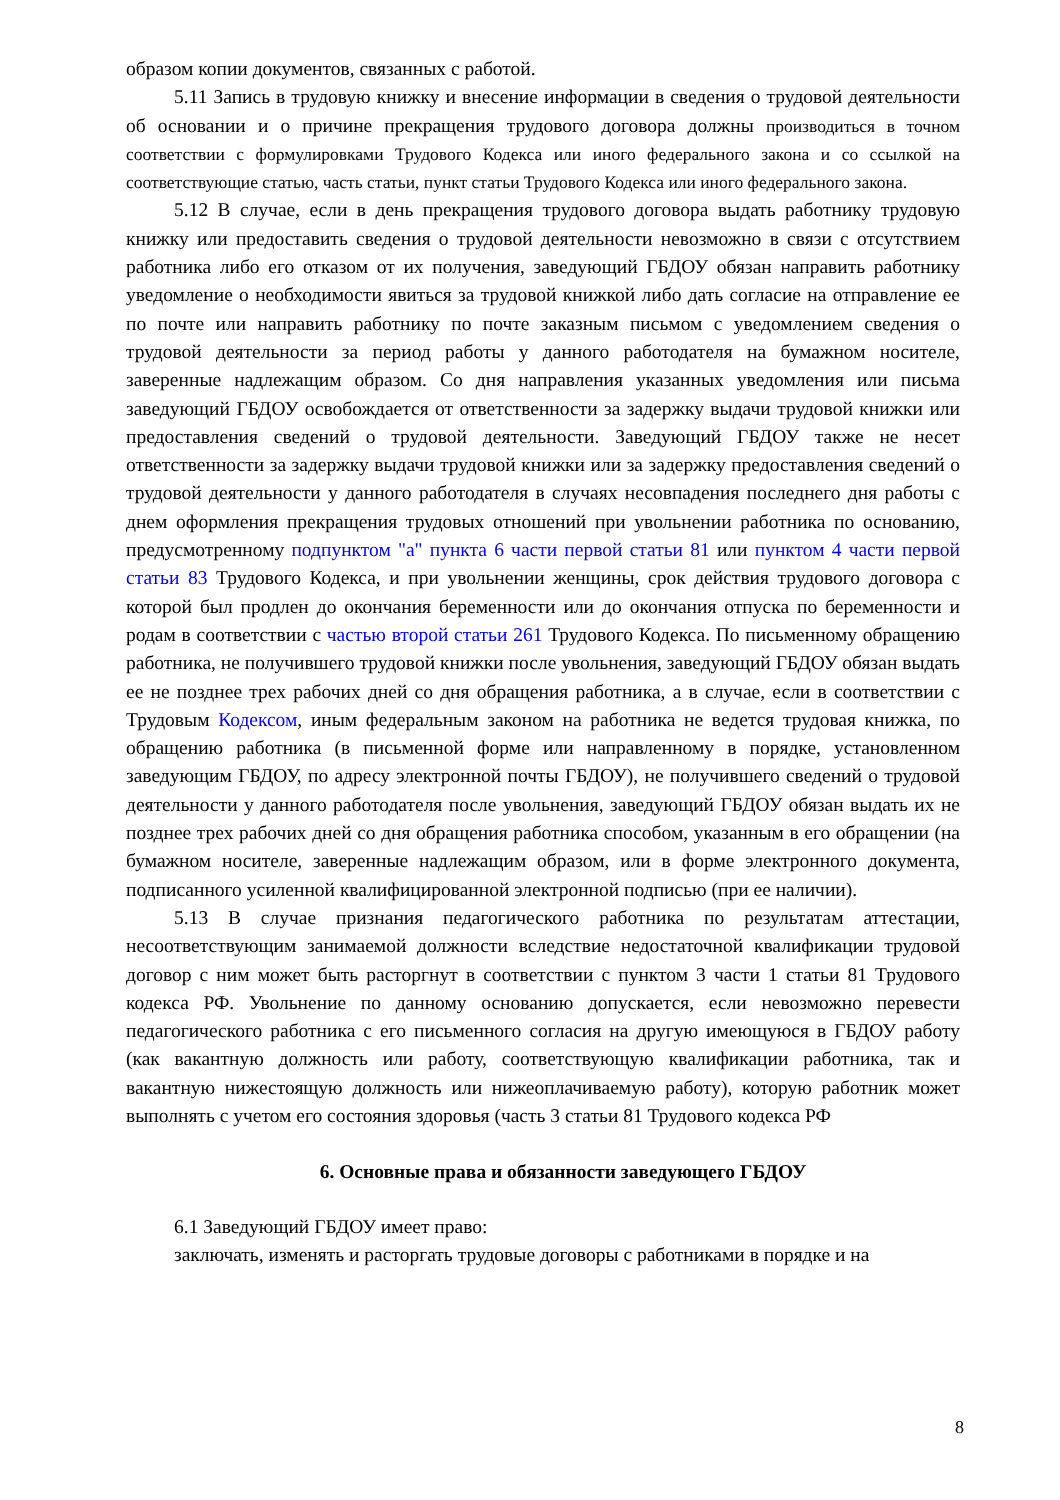образом копии документов, связанных с работой.
5.11 Запись в трудовую книжку и внесение информации в сведения о трудовой деятельности об основании и о причине прекращения трудового договора должны производиться в точном соответствии с формулировками Трудового Кодекса или иного федерального закона и со ссылкой на соответствующие статью, часть статьи, пункт статьи Трудового Кодекса или иного федерального закона.
5.12 В случае, если в день прекращения трудового договора выдать работнику трудовую книжку или предоставить сведения о трудовой деятельности невозможно в связи с отсутствием работника либо его отказом от их получения, заведующий ГБДОУ обязан направить работнику уведомление о необходимости явиться за трудовой книжкой либо дать согласие на отправление ее по почте или направить работнику по почте заказным письмом с уведомлением сведения о трудовой деятельности за период работы у данного работодателя на бумажном носителе, заверенные надлежащим образом. Со дня направления указанных уведомления или письма заведующий ГБДОУ освобождается от ответственности за задержку выдачи трудовой книжки или предоставления сведений о трудовой деятельности. Заведующий ГБДОУ также не несет ответственности за задержку выдачи трудовой книжки или за задержку предоставления сведений о трудовой деятельности у данного работодателя в случаях несовпадения последнего дня работы с днем оформления прекращения трудовых отношений при увольнении работника по основанию, предусмотренному подпунктом "а" пункта 6 части первой статьи 81 или пунктом 4 части первой статьи 83 Трудового Кодекса, и при увольнении женщины, срок действия трудового договора с которой был продлен до окончания беременности или до окончания отпуска по беременности и родам в соответствии с частью второй статьи 261 Трудового Кодекса. По письменному обращению работника, не получившего трудовой книжки после увольнения, заведующий ГБДОУ обязан выдать ее не позднее трех рабочих дней со дня обращения работника, а в случае, если в соответствии с Трудовым Кодексом, иным федеральным законом на работника не ведется трудовая книжка, по обращению работника (в письменной форме или направленному в порядке, установленном заведующим ГБДОУ, по адресу электронной почты ГБДОУ), не получившего сведений о трудовой деятельности у данного работодателя после увольнения, заведующий ГБДОУ обязан выдать их не позднее трех рабочих дней со дня обращения работника способом, указанным в его обращении (на бумажном носителе, заверенные надлежащим образом, или в форме электронного документа, подписанного усиленной квалифицированной электронной подписью (при ее наличии).
5.13 В случае признания педагогического работника по результатам аттестации, несоответствующим занимаемой должности вследствие недостаточной квалификации трудовой договор с ним может быть расторгнут в соответствии с пунктом 3 части 1 статьи 81 Трудового кодекса РФ. Увольнение по данному основанию допускается, если невозможно перевести педагогического работника с его письменного согласия на другую имеющуюся в ГБДОУ работу (как вакантную должность или работу, соответствующую квалификации работника, так и вакантную нижестоящую должность или нижеоплачиваемую работу), которую работник может выполнять с учетом его состояния здоровья (часть 3 статьи 81 Трудового кодекса РФ
6. Основные права и обязанности заведующего ГБДОУ
6.1 Заведующий ГБДОУ имеет право:
заключать, изменять и расторгать трудовые договоры с работниками в порядке и на
8